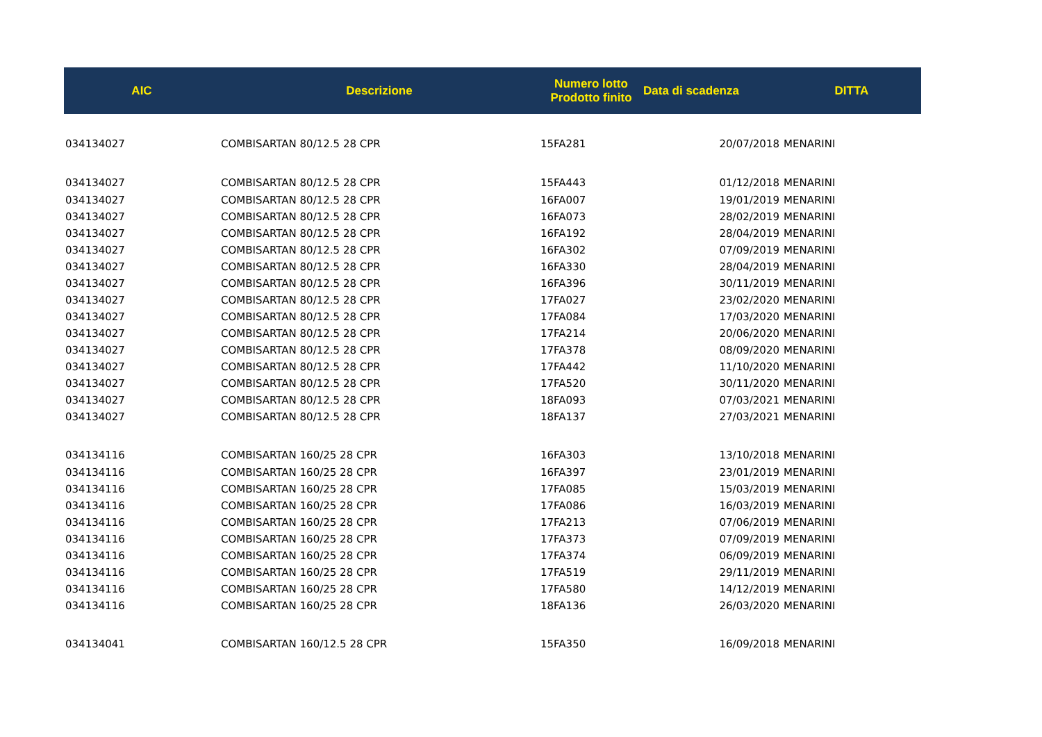| AIC | Descrizione | Numero lotto Prodotto finito | Data di scadenza | DITTA |
| --- | --- | --- | --- | --- |
| 034134027 | COMBISARTAN 80/12.5 28 CPR | 15FA281 | 20/07/2018 | MENARINI |
| 034134027 | COMBISARTAN 80/12.5 28 CPR | 15FA443 | 01/12/2018 | MENARINI |
| 034134027 | COMBISARTAN 80/12.5 28 CPR | 16FA007 | 19/01/2019 | MENARINI |
| 034134027 | COMBISARTAN 80/12.5 28 CPR | 16FA073 | 28/02/2019 | MENARINI |
| 034134027 | COMBISARTAN 80/12.5 28 CPR | 16FA192 | 28/04/2019 | MENARINI |
| 034134027 | COMBISARTAN 80/12.5 28 CPR | 16FA302 | 07/09/2019 | MENARINI |
| 034134027 | COMBISARTAN 80/12.5 28 CPR | 16FA330 | 28/04/2019 | MENARINI |
| 034134027 | COMBISARTAN 80/12.5 28 CPR | 16FA396 | 30/11/2019 | MENARINI |
| 034134027 | COMBISARTAN 80/12.5 28 CPR | 17FA027 | 23/02/2020 | MENARINI |
| 034134027 | COMBISARTAN 80/12.5 28 CPR | 17FA084 | 17/03/2020 | MENARINI |
| 034134027 | COMBISARTAN 80/12.5 28 CPR | 17FA214 | 20/06/2020 | MENARINI |
| 034134027 | COMBISARTAN 80/12.5 28 CPR | 17FA378 | 08/09/2020 | MENARINI |
| 034134027 | COMBISARTAN 80/12.5 28 CPR | 17FA442 | 11/10/2020 | MENARINI |
| 034134027 | COMBISARTAN 80/12.5 28 CPR | 17FA520 | 30/11/2020 | MENARINI |
| 034134027 | COMBISARTAN 80/12.5 28 CPR | 18FA093 | 07/03/2021 | MENARINI |
| 034134027 | COMBISARTAN 80/12.5 28 CPR | 18FA137 | 27/03/2021 | MENARINI |
| 034134116 | COMBISARTAN 160/25 28 CPR | 16FA303 | 13/10/2018 | MENARINI |
| 034134116 | COMBISARTAN 160/25 28 CPR | 16FA397 | 23/01/2019 | MENARINI |
| 034134116 | COMBISARTAN 160/25 28 CPR | 17FA085 | 15/03/2019 | MENARINI |
| 034134116 | COMBISARTAN 160/25 28 CPR | 17FA086 | 16/03/2019 | MENARINI |
| 034134116 | COMBISARTAN 160/25 28 CPR | 17FA213 | 07/06/2019 | MENARINI |
| 034134116 | COMBISARTAN 160/25 28 CPR | 17FA373 | 07/09/2019 | MENARINI |
| 034134116 | COMBISARTAN 160/25 28 CPR | 17FA374 | 06/09/2019 | MENARINI |
| 034134116 | COMBISARTAN 160/25 28 CPR | 17FA519 | 29/11/2019 | MENARINI |
| 034134116 | COMBISARTAN 160/25 28 CPR | 17FA580 | 14/12/2019 | MENARINI |
| 034134116 | COMBISARTAN 160/25 28 CPR | 18FA136 | 26/03/2020 | MENARINI |
| 034134041 | COMBISARTAN 160/12.5 28 CPR | 15FA350 | 16/09/2018 | MENARINI |